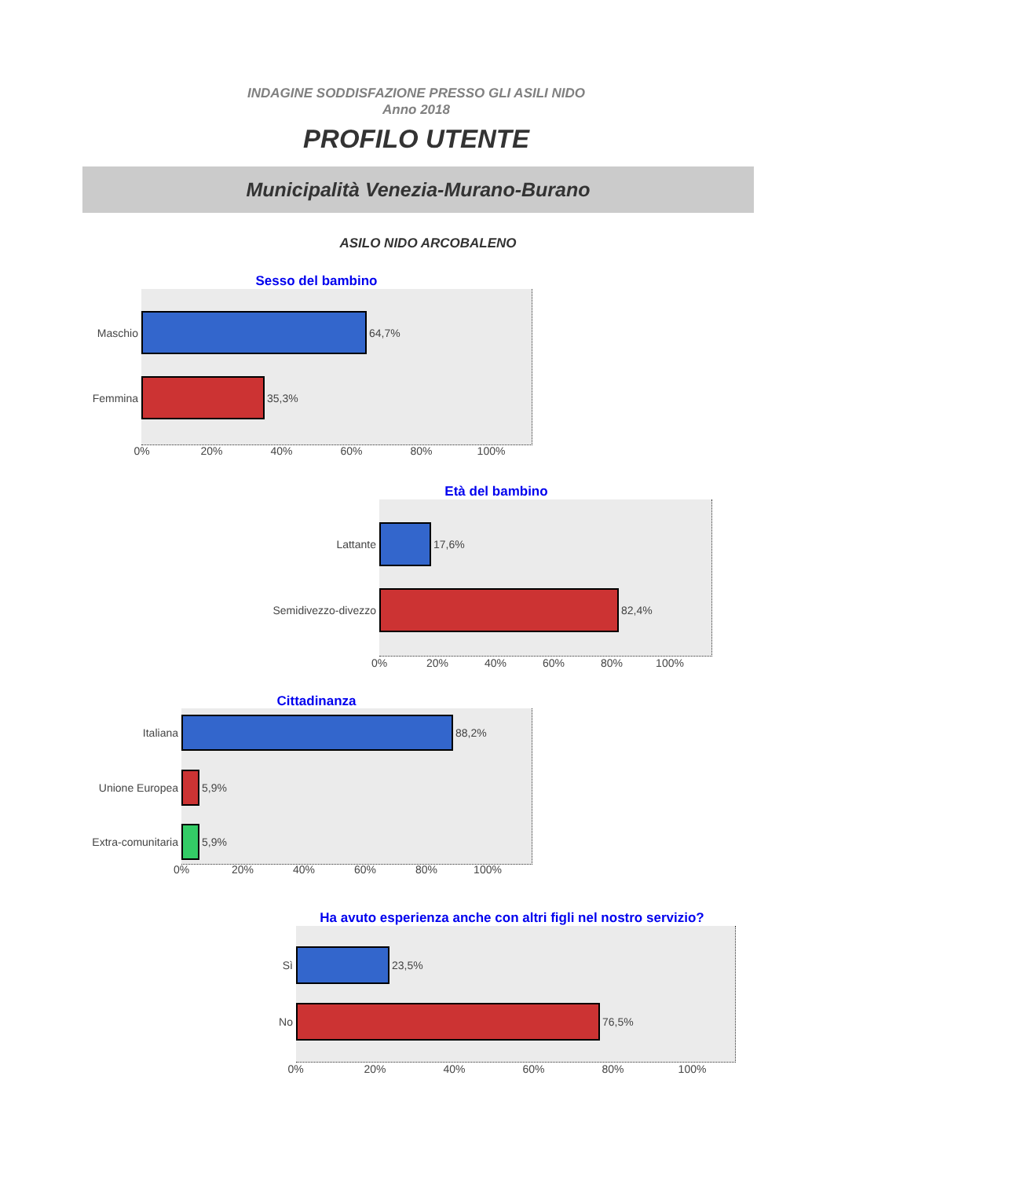INDAGINE SODDISFAZIONE PRESSO GLI ASILI NIDO
Anno 2018
PROFILO UTENTE
Municipalità Venezia-Murano-Burano
ASILO NIDO ARCOBALENO
Sesso del bambino
Maschio
64,7%
Femmina
35,3%
0% 20% 40% 60% 80% 100%
Età del bambino
Lattante
17,6%
Semidivezzo-divezzo
82,4%
0% 20% 40% 60% 80% 100%
Cittadinanza
Italiana
88,2%
Unione Europea
5,9%
Extra-comunitaria
5,9%
0% 20% 40% 60% 80% 100%
Ha avuto esperienza anche con altri figli nel nostro servizio?
Sì
23,5%
No
76,5%
0% 20% 40% 60% 80% 100%